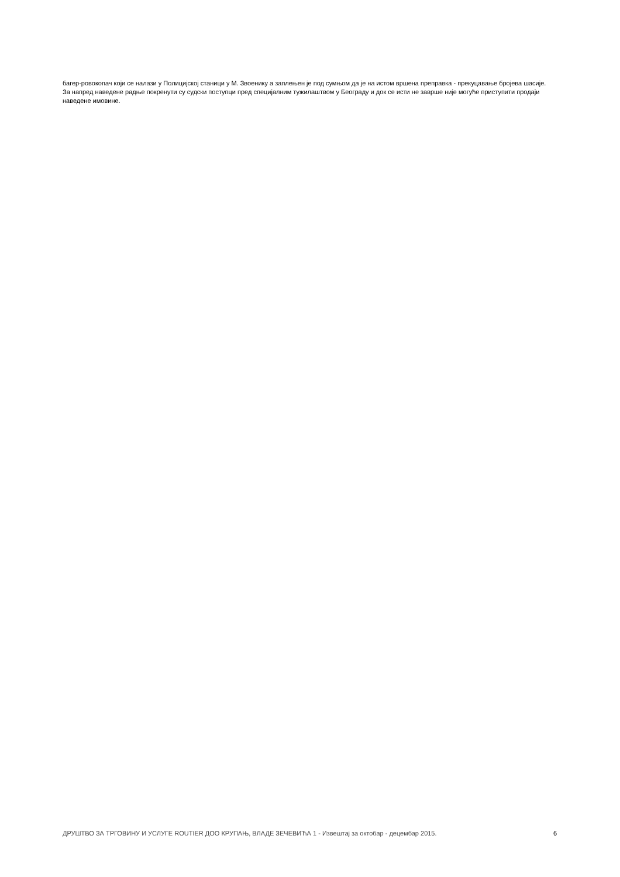багер-ровокопач који се налази у Полицијској станици у М. Звоенику а заплењен је под сумњом да је на истом вршена преправка - прекуцавање бројева шасије. За напред наведене радње покренути су судски поступци пред специјалним тужилаштвом у Београду и док се исти не заврше није могуће приступити продаји наведене имовине.
ДРУШТВО ЗА ТРГОВИНУ И УСЛУГЕ ROUTIER ДОО КРУПАЊ, ВЛАДЕ ЗЕЧЕВИЋА 1 - Извештај за октобар - децембар 2015. 6